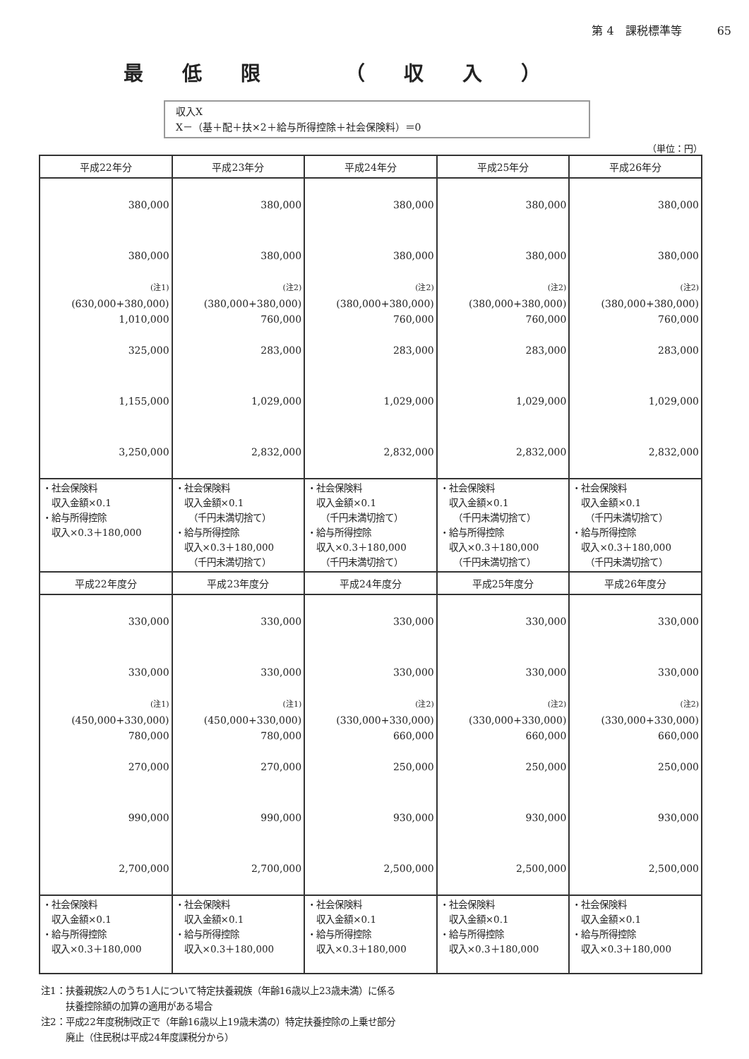第 4　課税標準等 65
最低限 （収入）
収入X
X－（基＋配＋扶×2＋給与所得控除＋社会保険料）＝0
（単位：円）
| 平成22年分 | 平成23年分 | 平成24年分 | 平成25年分 | 平成26年分 |
| --- | --- | --- | --- | --- |
| 380,000 380,000 (注1) (630,000+380,000) 1,010,000 325,000 1,155,000 3,250,000 | 380,000 380,000 (注2) (380,000+380,000) 760,000 283,000 1,029,000 2,832,000 | 380,000 380,000 (注2) (380,000+380,000) 760,000 283,000 1,029,000 2,832,000 | 380,000 380,000 (注2) (380,000+380,000) 760,000 283,000 1,029,000 2,832,000 | 380,000 380,000 (注2) (380,000+380,000) 760,000 283,000 1,029,000 2,832,000 |
| ・社会保険料 収入金額×0.1 ・給与所得控除 収入×0.3＋180,000 | ・社会保険料 収入金額×0.1 （千円未満切捨て） ・給与所得控除 収入×0.3＋180,000 （千円未満切捨て） | ・社会保険料 収入金額×0.1 （千円未満切捨て） ・給与所得控除 収入×0.3＋180,000 （千円未満切捨て） | ・社会保険料 収入金額×0.1 （千円未満切捨て） ・給与所得控除 収入×0.3＋180,000 （千円未満切捨て） | ・社会保険料 収入金額×0.1 （千円未満切捨て） ・給与所得控除 収入×0.3＋180,000 （千円未満切捨て） |
| 平成22年度分 | 平成23年度分 | 平成24年度分 | 平成25年度分 | 平成26年度分 |
| 330,000 330,000 (注1) (450,000+330,000) 780,000 270,000 990,000 2,700,000 | 330,000 330,000 (注1) (450,000+330,000) 780,000 270,000 990,000 2,700,000 | 330,000 330,000 (注2) (330,000+330,000) 660,000 250,000 930,000 2,500,000 | 330,000 330,000 (注2) (330,000+330,000) 660,000 250,000 930,000 2,500,000 | 330,000 330,000 (注2) (330,000+330,000) 660,000 250,000 930,000 2,500,000 |
| ・社会保険料 収入金額×0.1 ・給与所得控除 収入×0.3＋180,000 | ・社会保険料 収入金額×0.1 ・給与所得控除 収入×0.3＋180,000 | ・社会保険料 収入金額×0.1 ・給与所得控除 収入×0.3＋180,000 | ・社会保険料 収入金額×0.1 ・給与所得控除 収入×0.3＋180,000 | ・社会保険料 収入金額×0.1 ・給与所得控除 収入×0.3＋180,000 |
注1：扶養親族2人のうち1人について特定扶養親族（年齢16歳以上23歳未満）に係る
扶養控除額の加算の適用がある場合
注2：平成22年度税制改正で（年齢16歳以上19歳未満の）特定扶養控除の上乗せ部分
廃止（住民税は平成24年度課税分から）